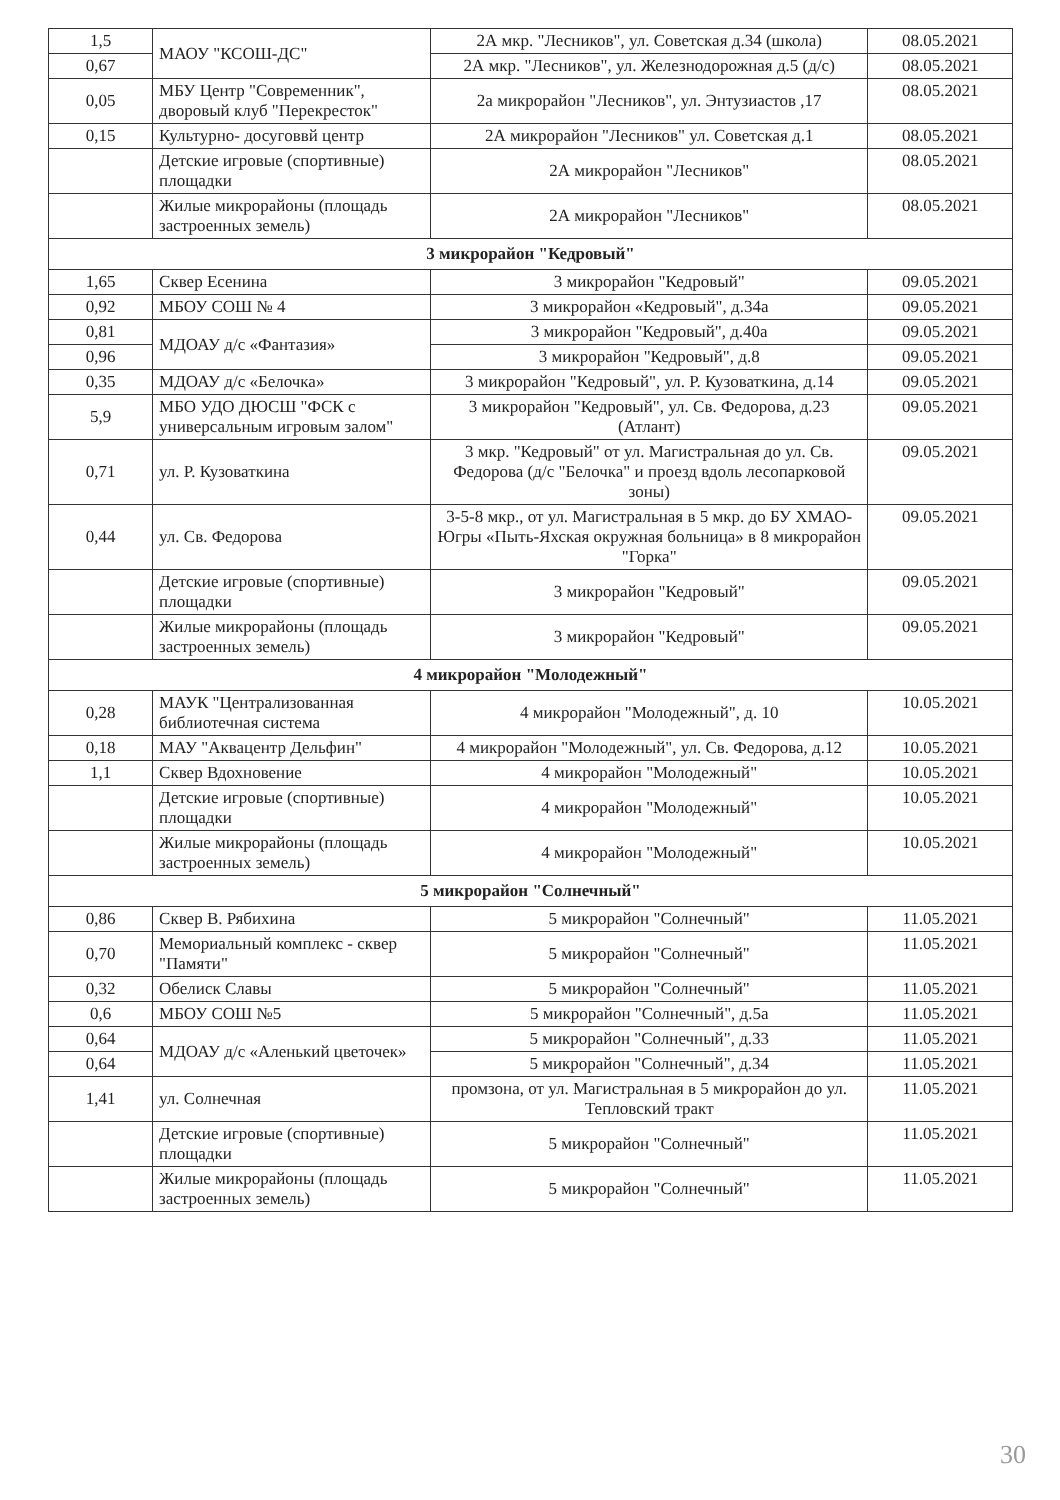| 1,5 | МАОУ "КСОШ-ДС" | 2А мкр. "Лесников", ул. Советская д.34 (школа) | 08.05.2021 |
| 0,67 | | 2А мкр. "Лесников", ул. Железнодорожная д.5 (д/с) | 08.05.2021 |
| 0,05 | МБУ Центр "Современник", дворовый клуб "Перекресток" | 2а микрорайон "Лесников", ул. Энтузиастов ,17 | 08.05.2021 |
| 0,15 | Культурно- досуговвй центр | 2А микрорайон "Лесников" ул. Советская д.1 | 08.05.2021 |
| | Детские игровые (спортивные) площадки | 2А микрорайон "Лесников" | 08.05.2021 |
| | Жилые микрорайоны (площадь застроенных земель) | 2А микрорайон "Лесников" | 08.05.2021 |
| 3 микрорайон "Кедровый" | | | |
| 1,65 | Сквер Есенина | 3 микрорайон "Кедровый" | 09.05.2021 |
| 0,92 | МБОУ СОШ № 4 | 3 микрорайон «Кедровый", д.34а | 09.05.2021 |
| 0,81 | МДОАУ д/с «Фантазия» | 3 микрорайон "Кедровый", д.40а | 09.05.2021 |
| 0,96 | | 3 микрорайон "Кедровый", д.8 | 09.05.2021 |
| 0,35 | МДОАУ д/с «Белочка» | 3 микрорайон "Кедровый", ул. Р. Кузоваткина, д.14 | 09.05.2021 |
| 5,9 | МБО УДО ДЮСШ "ФСК с универсальным игровым залом" | 3 микрорайон "Кедровый", ул. Св. Федорова, д.23 (Атлант) | 09.05.2021 |
| 0,71 | ул. Р. Кузоваткина | 3 мкр. "Кедровый" от ул. Магистральная до ул. Св. Федорова (д/с "Белочка" и проезд вдоль лесопарковой зоны) | 09.05.2021 |
| 0,44 | ул. Св. Федорова | 3-5-8 мкр., от ул. Магистральная в 5 мкр. до БУ ХМАО-Югры «Пыть-Яхская окружная больница» в 8 микрорайон "Горка" | 09.05.2021 |
| | Детские игровые (спортивные) площадки | 3 микрорайон "Кедровый" | 09.05.2021 |
| | Жилые микрорайоны (площадь застроенных земель) | 3 микрорайон "Кедровый" | 09.05.2021 |
| 4 микрорайон "Молодежный" | | | |
| 0,28 | МАУК "Централизованная библиотечная система | 4 микрорайон "Молодежный", д. 10 | 10.05.2021 |
| 0,18 | МАУ "Аквацентр Дельфин" | 4 микрорайон "Молодежный", ул. Св. Федорова, д.12 | 10.05.2021 |
| 1,1 | Сквер Вдохновение | 4 микрорайон "Молодежный" | 10.05.2021 |
| | Детские игровые (спортивные) площадки | 4 микрорайон "Молодежный" | 10.05.2021 |
| | Жилые микрорайоны (площадь застроенных земель) | 4 микрорайон "Молодежный" | 10.05.2021 |
| 5 микрорайон "Солнечный" | | | |
| 0,86 | Сквер В. Рябихина | 5 микрорайон "Солнечный" | 11.05.2021 |
| 0,70 | Мемориальный комплекс - сквер "Памяти" | 5 микрорайон "Солнечный" | 11.05.2021 |
| 0,32 | Обелиск Славы | 5 микрорайон "Солнечный" | 11.05.2021 |
| 0,6 | МБОУ СОШ №5 | 5 микрорайон "Солнечный", д.5а | 11.05.2021 |
| 0,64 | МДОАУ д/с «Аленький цветочек» | 5 микрорайон "Солнечный", д.33 | 11.05.2021 |
| 0,64 | | 5 микрорайон "Солнечный", д.34 | 11.05.2021 |
| 1,41 | ул. Солнечная | промзона, от ул. Магистральная в 5 микрорайон до ул. Тепловский тракт | 11.05.2021 |
| | Детские игровые (спортивные) площадки | 5 микрорайон "Солнечный" | 11.05.2021 |
| | Жилые микрорайоны (площадь застроенных земель) | 5 микрорайон "Солнечный" | 11.05.2021 |
30